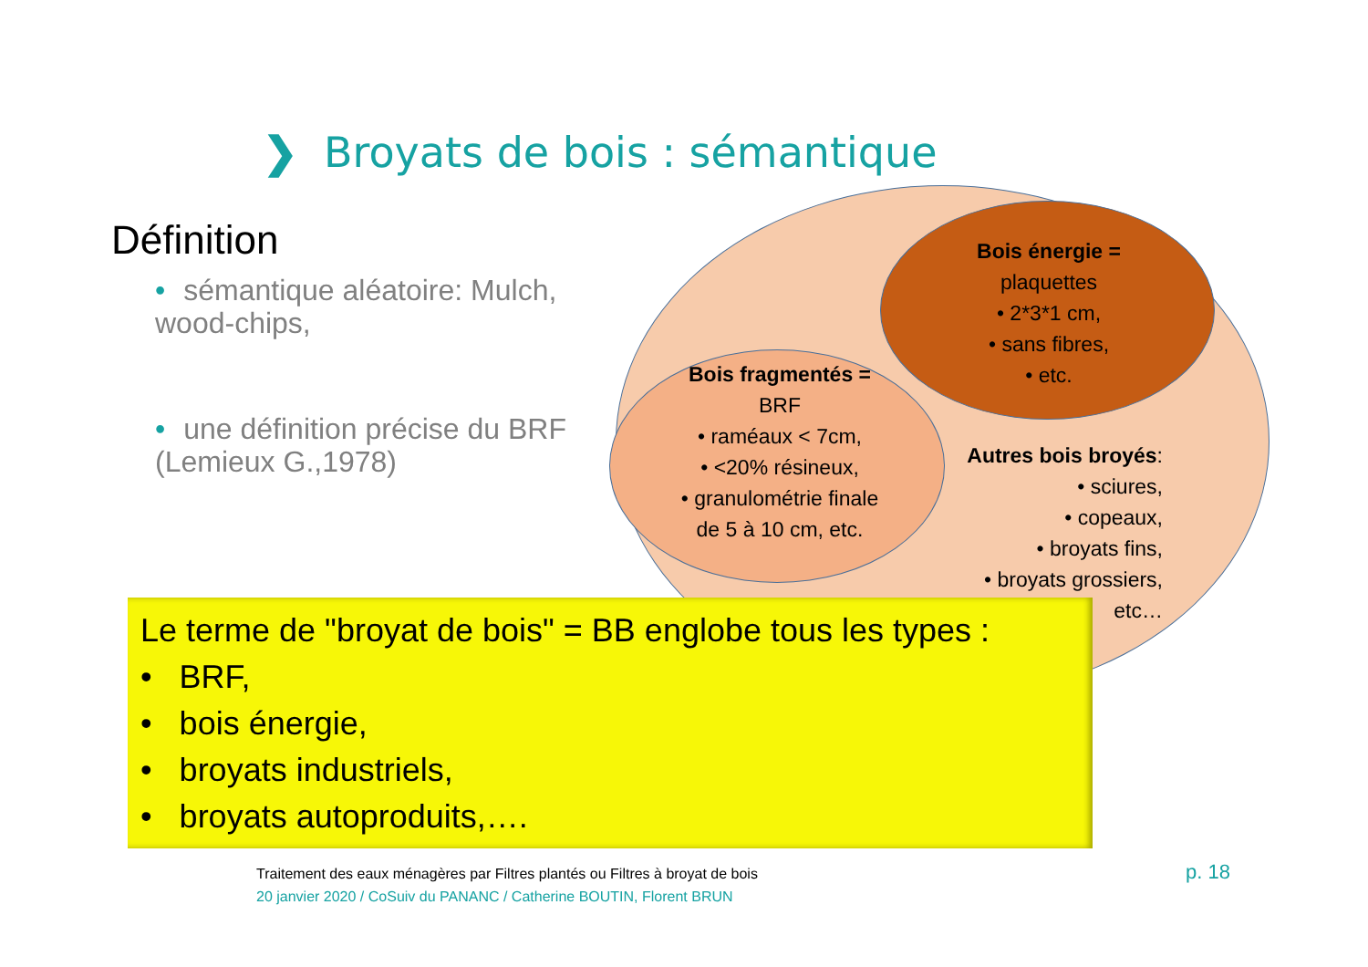❯ Broyats de bois : sémantique
Définition
• sémantique aléatoire: Mulch, wood-chips,
• une définition précise du BRF (Lemieux G.,1978)
Bois énergie =
plaquettes
• 2*3*1 cm,
• sans fibres,
• etc.
Bois fragmentés =
BRF
• raméaux < 7cm,
• <20% résineux,
• granulométrie finale de 5 à 10 cm, etc.
Autres bois broyés:
• sciures,
• copeaux,
• broyats fins,
• broyats grossiers,
etc…
Le terme de "broyat de bois" = BB englobe tous les types :
• BRF,
• bois énergie,
• broyats industriels,
• broyats autoproduits,….
Traitement des eaux ménagères par Filtres plantés ou Filtres à broyat de bois
20 janvier 2020 / CoSuiv du PANANC / Catherine BOUTIN, Florent BRUN
p. 18